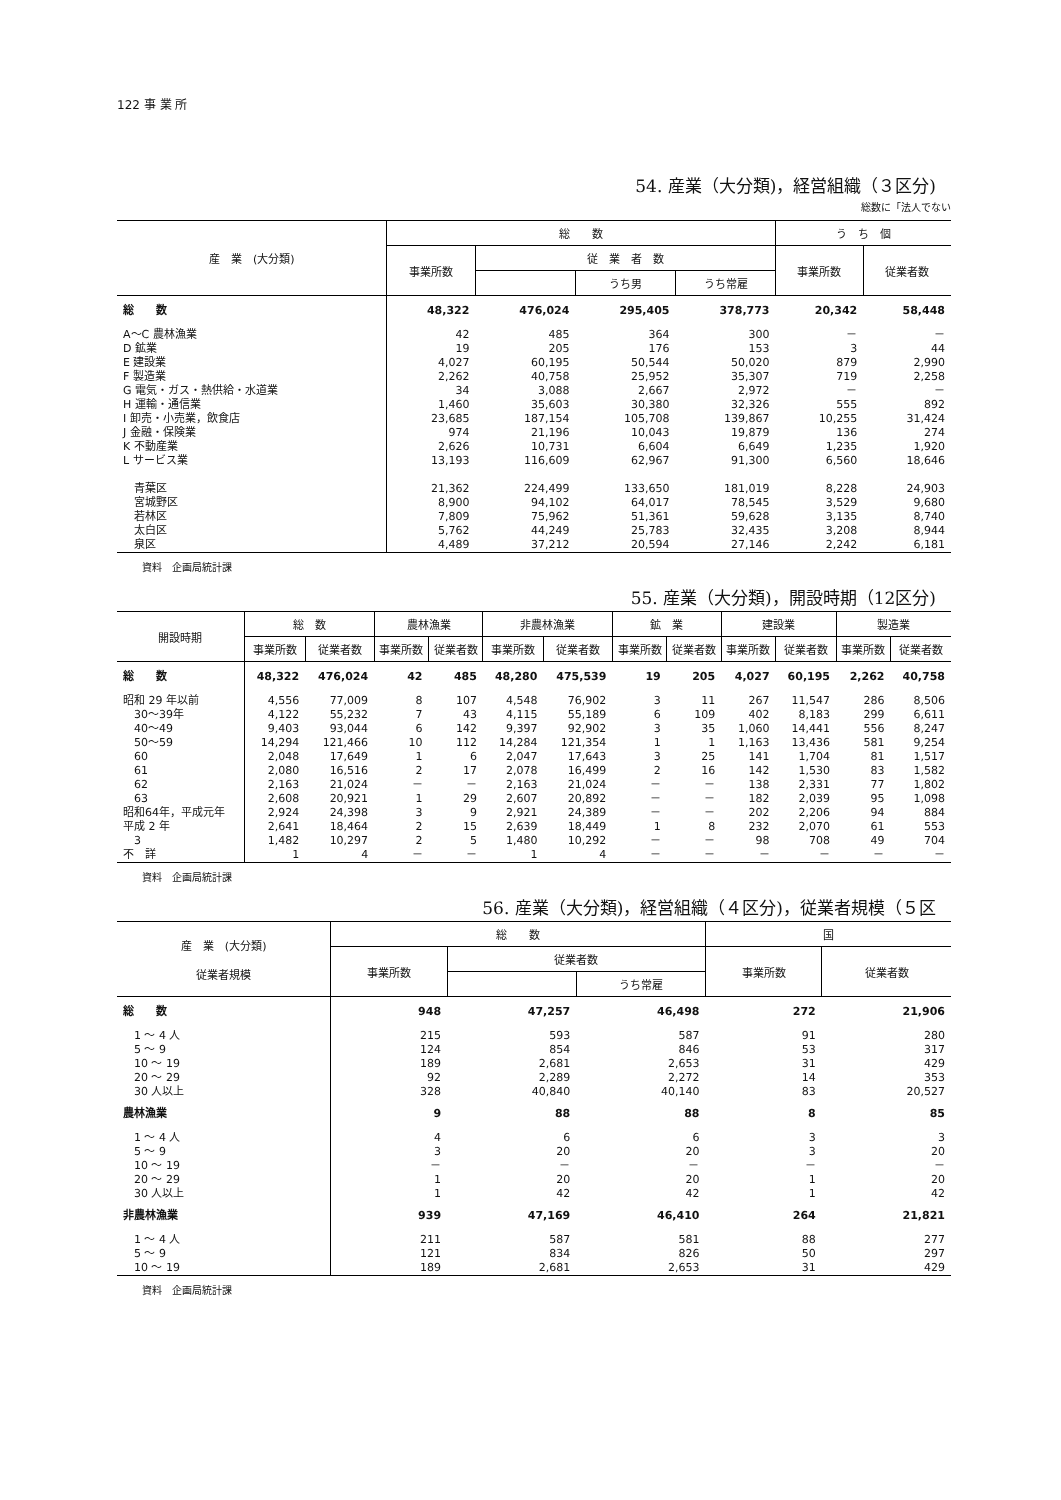122 事 業 所
54. 産業（大分類)，経営組織（３区分)
総数に「法人でない
| 産 業 (大分類) | 総 数 | | | | う ち 個 | |
| --- | --- | --- | --- | --- | --- | --- |
| | 事業所数 | 従 業 者 数 | | | 事業所数 | 従業者数 |
| | | | うち男 | うち常雇 | | |
| 総 数 | 48,322 | 476,024 | 295,405 | 378,773 | 20,342 | 58,448 |
| A～C 農林漁業 | 42 | 485 | 364 | 300 | － | － |
| D 鉱業 | 19 | 205 | 176 | 153 | 3 | 44 |
| E 建設業 | 4,027 | 60,195 | 50,544 | 50,020 | 879 | 2,990 |
| F 製造業 | 2,262 | 40,758 | 25,952 | 35,307 | 719 | 2,258 |
| G 電気・ガス・熱供給・水道業 | 34 | 3,088 | 2,667 | 2,972 | － | － |
| H 運輸・通信業 | 1,460 | 35,603 | 30,380 | 32,326 | 555 | 892 |
| I 卸売・小売業，飲食店 | 23,685 | 187,154 | 105,708 | 139,867 | 10,255 | 31,424 |
| J 金融・保険業 | 974 | 21,196 | 10,043 | 19,879 | 136 | 274 |
| K 不動産業 | 2,626 | 10,731 | 6,604 | 6,649 | 1,235 | 1,920 |
| L サービス業 | 13,193 | 116,609 | 62,967 | 91,300 | 6,560 | 18,646 |
| 青葉区 | 21,362 | 224,499 | 133,650 | 181,019 | 8,228 | 24,903 |
| 宮城野区 | 8,900 | 94,102 | 64,017 | 78,545 | 3,529 | 9,680 |
| 若林区 | 7,809 | 75,962 | 51,361 | 59,628 | 3,135 | 8,740 |
| 太白区 | 5,762 | 44,249 | 25,783 | 32,435 | 3,208 | 8,944 |
| 泉区 | 4,489 | 37,212 | 20,594 | 27,146 | 2,242 | 6,181 |
資料　企画局統計課
55. 産業（大分類)，開設時期（12区分)
| 開設時期 | 総 数 | | 農林漁業 | | 非農林漁業 | | 鉱 業 | | 建設業 | | 製造業 | |
| --- | --- | --- | --- | --- | --- | --- | --- | --- | --- | --- | --- | --- |
| | 事業所数 | 従業者数 | 事業所数 | 従業者数 | 事業所数 | 従業者数 | 事業所数 | 従業者数 | 事業所数 | 従業者数 | 事業所数 | 従業者数 |
| 総 数 | 48,322 | 476,024 | 42 | 485 | 48,280 | 475,539 | 19 | 205 | 4,027 | 60,195 | 2,262 | 40,758 |
| 昭和 29 年以前 | 4,556 | 77,009 | 8 | 107 | 4,548 | 76,902 | 3 | 11 | 267 | 11,547 | 286 | 8,506 |
| 30～39年 | 4,122 | 55,232 | 7 | 43 | 4,115 | 55,189 | 6 | 109 | 402 | 8,183 | 299 | 6,611 |
| 40～49 | 9,403 | 93,044 | 6 | 142 | 9,397 | 92,902 | 3 | 35 | 1,060 | 14,441 | 556 | 8,247 |
| 50～59 | 14,294 | 121,466 | 10 | 112 | 14,284 | 121,354 | 1 | 1 | 1,163 | 13,436 | 581 | 9,254 |
| 60 | 2,048 | 17,649 | 1 | 6 | 2,047 | 17,643 | 3 | 25 | 141 | 1,704 | 81 | 1,517 |
| 61 | 2,080 | 16,516 | 2 | 17 | 2,078 | 16,499 | 2 | 16 | 142 | 1,530 | 83 | 1,582 |
| 62 | 2,163 | 21,024 | － | － | 2,163 | 21,024 | － | － | 138 | 2,331 | 77 | 1,802 |
| 63 | 2,608 | 20,921 | 1 | 29 | 2,607 | 20,892 | － | － | 182 | 2,039 | 95 | 1,098 |
| 昭和64年，平成元年 | 2,924 | 24,398 | 3 | 9 | 2,921 | 24,389 | － | － | 202 | 2,206 | 94 | 884 |
| 平成 2 年 | 2,641 | 18,464 | 2 | 15 | 2,639 | 18,449 | 1 | 8 | 232 | 2,070 | 61 | 553 |
| 3 | 1,482 | 10,297 | 2 | 5 | 1,480 | 10,292 | － | － | 98 | 708 | 49 | 704 |
| 不 詳 | 1 | 4 | － | － | 1 | 4 | － | － | － | － | － | － |
資料　企画局統計課
56. 産業（大分類)，経営組織（４区分)，従業者規模（５区
| 産 業 (大分類) 従業者規模 | 総 数 | | | 国 | |
| --- | --- | --- | --- | --- | --- |
| | 事業所数 | 従業者数 | | 事業所数 | 従業者数 |
| | | | うち常雇 | | |
| 総 数 | 948 | 47,257 | 46,498 | 272 | 21,906 |
| 1 ～ 4 人 | 215 | 593 | 587 | 91 | 280 |
| 5 ～ 9 | 124 | 854 | 846 | 53 | 317 |
| 10 ～ 19 | 189 | 2,681 | 2,653 | 31 | 429 |
| 20 ～ 29 | 92 | 2,289 | 2,272 | 14 | 353 |
| 30 人以上 | 328 | 40,840 | 40,140 | 83 | 20,527 |
| 農林漁業 | 9 | 88 | 88 | 8 | 85 |
| 1 ～ 4 人 | 4 | 6 | 6 | 3 | 3 |
| 5 ～ 9 | 3 | 20 | 20 | 3 | 20 |
| 10 ～ 19 | － | － | － | － | － |
| 20 ～ 29 | 1 | 20 | 20 | 1 | 20 |
| 30 人以上 | 1 | 42 | 42 | 1 | 42 |
| 非農林漁業 | 939 | 47,169 | 46,410 | 264 | 21,821 |
| 1 ～ 4 人 | 211 | 587 | 581 | 88 | 277 |
| 5 ～ 9 | 121 | 834 | 826 | 50 | 297 |
| 10 ～ 19 | 189 | 2,681 | 2,653 | 31 | 429 |
資料　企画局統計課